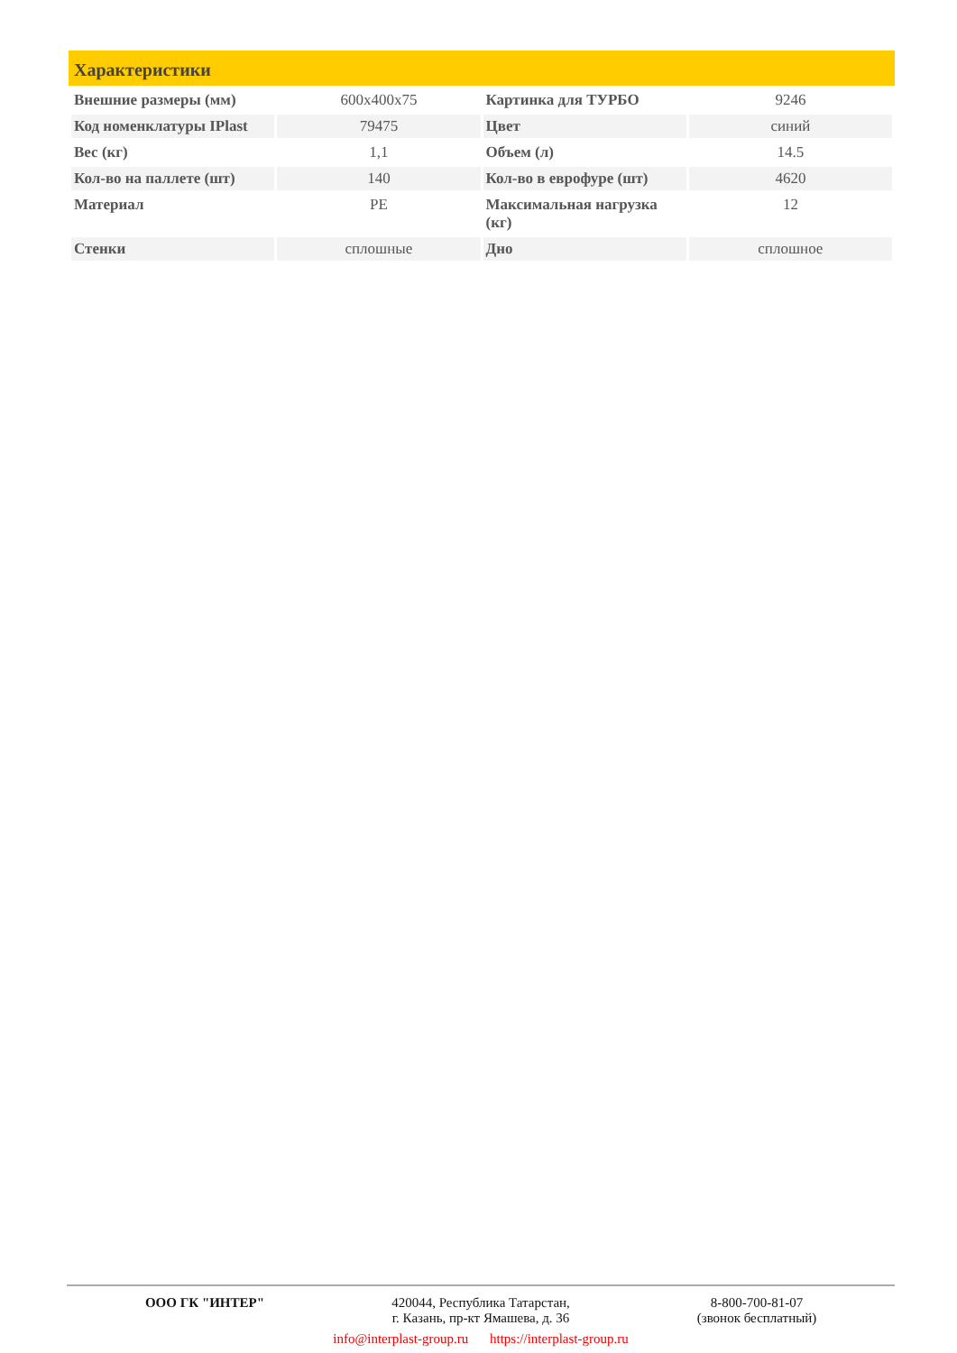Характеристики
| Внешние размеры (мм) | 600x400x75 | Картинка для ТУРБО | 9246 |
| Код номенклатуры IPlast | 79475 | Цвет | синий |
| Вес (кг) | 1,1 | Объем (л) | 14.5 |
| Кол-во на паллете (шт) | 140 | Кол-во в еврофуре (шт) | 4620 |
| Материал | PE | Максимальная нагрузка (кг) | 12 |
| Стенки | сплошные | Дно | сплошное |
ООО ГК "ИНТЕР" 420044, Республика Татарстан,
г. Казань, пр-кт Ямашева, д. 36
8-800-700-81-07
(звонок бесплатный)
info@interplast-group.ru https://interplast-group.ru